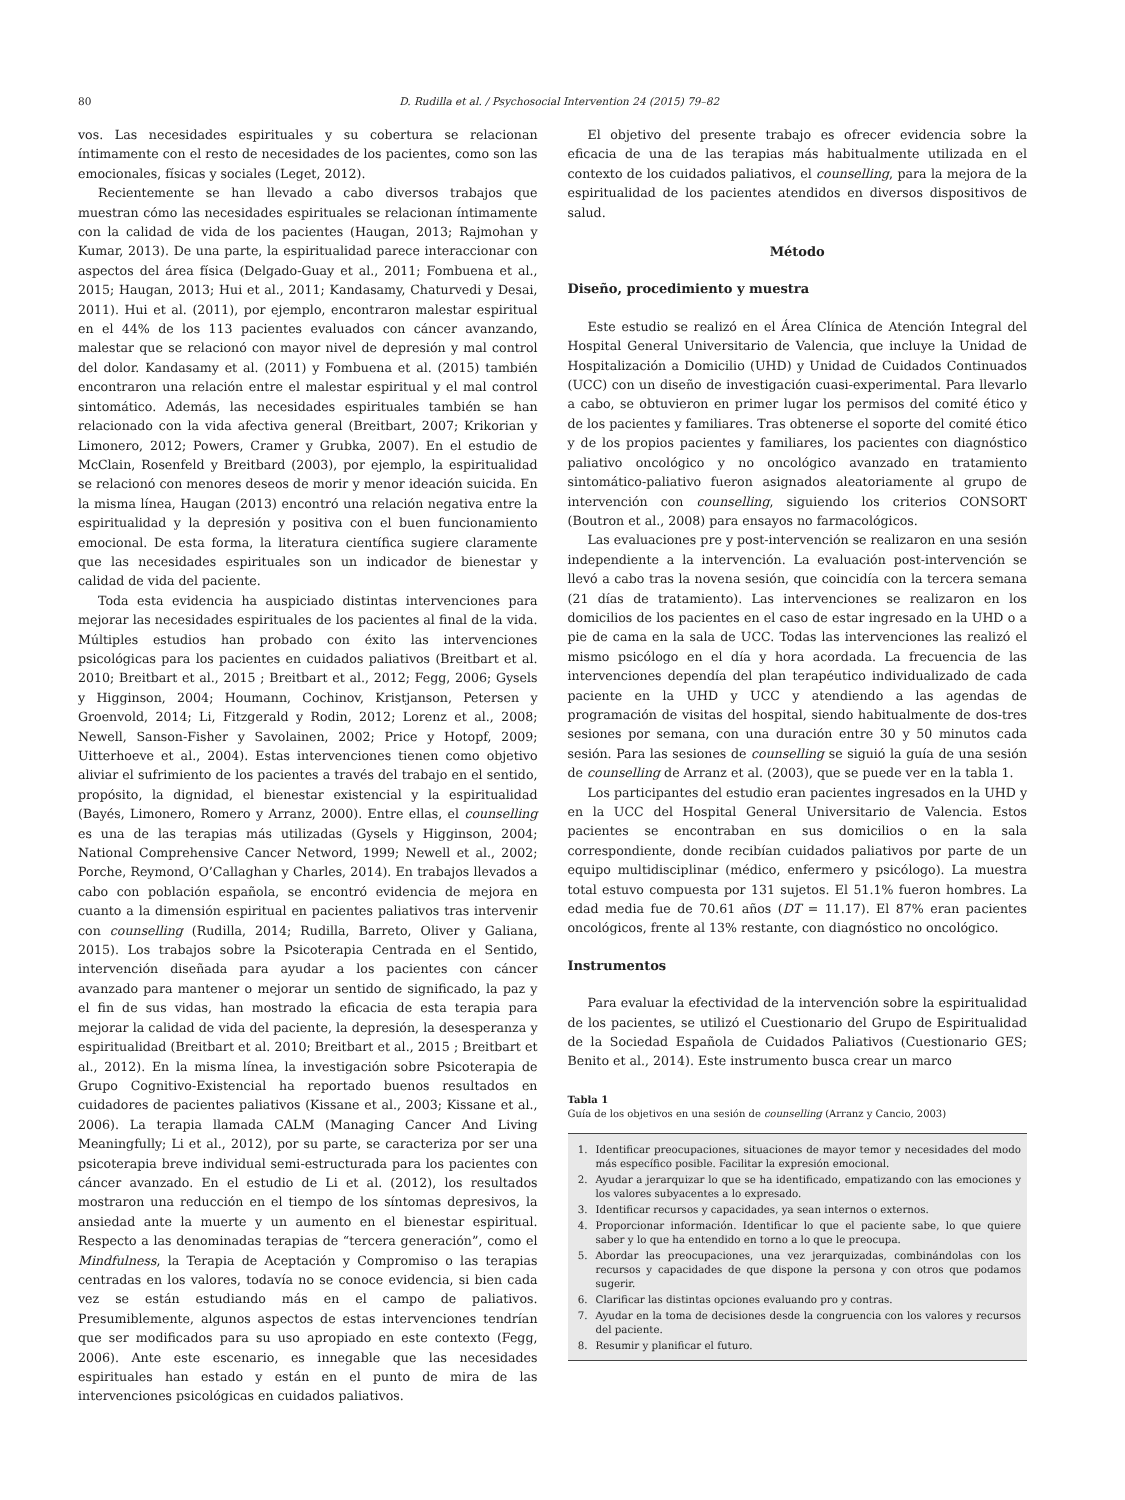80 D. Rudilla et al. / Psychosocial Intervention 24 (2015) 79–82
vos. Las necesidades espirituales y su cobertura se relacionan íntimamente con el resto de necesidades de los pacientes, como son las emocionales, físicas y sociales (Leget, 2012).
Recientemente se han llevado a cabo diversos trabajos que muestran cómo las necesidades espirituales se relacionan íntimamente con la calidad de vida de los pacientes (Haugan, 2013; Rajmohan y Kumar, 2013). De una parte, la espiritualidad parece interaccionar con aspectos del área física (Delgado-Guay et al., 2011; Fombuena et al., 2015; Haugan, 2013; Hui et al., 2011; Kandasamy, Chaturvedi y Desai, 2011). Hui et al. (2011), por ejemplo, encontraron malestar espiritual en el 44% de los 113 pacientes evaluados con cáncer avanzando, malestar que se relacionó con mayor nivel de depresión y mal control del dolor. Kandasamy et al. (2011) y Fombuena et al. (2015) también encontraron una relación entre el malestar espiritual y el mal control sintomático. Además, las necesidades espirituales también se han relacionado con la vida afectiva general (Breitbart, 2007; Krikorian y Limonero, 2012; Powers, Cramer y Grubka, 2007). En el estudio de McClain, Rosenfeld y Breitbard (2003), por ejemplo, la espiritualidad se relacionó con menores deseos de morir y menor ideación suicida. En la misma línea, Haugan (2013) encontró una relación negativa entre la espiritualidad y la depresión y positiva con el buen funcionamiento emocional. De esta forma, la literatura científica sugiere claramente que las necesidades espirituales son un indicador de bienestar y calidad de vida del paciente.
Toda esta evidencia ha auspiciado distintas intervenciones para mejorar las necesidades espirituales de los pacientes al final de la vida. Múltiples estudios han probado con éxito las intervenciones psicológicas para los pacientes en cuidados paliativos (Breitbart et al. 2010; Breitbart et al., 2015 ; Breitbart et al., 2012; Fegg, 2006; Gysels y Higginson, 2004; Houmann, Cochinov, Kristjanson, Petersen y Groenvold, 2014; Li, Fitzgerald y Rodin, 2012; Lorenz et al., 2008; Newell, Sanson-Fisher y Savolainen, 2002; Price y Hotopf, 2009; Uitterhoeve et al., 2004). Estas intervenciones tienen como objetivo aliviar el sufrimiento de los pacientes a través del trabajo en el sentido, propósito, la dignidad, el bienestar existencial y la espiritualidad (Bayés, Limonero, Romero y Arranz, 2000). Entre ellas, el counselling es una de las terapias más utilizadas (Gysels y Higginson, 2004; National Comprehensive Cancer Netword, 1999; Newell et al., 2002; Porche, Reymond, O’Callaghan y Charles, 2014). En trabajos llevados a cabo con población española, se encontró evidencia de mejora en cuanto a la dimensión espiritual en pacientes paliativos tras intervenir con counselling (Rudilla, 2014; Rudilla, Barreto, Oliver y Galiana, 2015). Los trabajos sobre la Psicoterapia Centrada en el Sentido, intervención diseñada para ayudar a los pacientes con cáncer avanzado para mantener o mejorar un sentido de significado, la paz y el fin de sus vidas, han mostrado la eficacia de esta terapia para mejorar la calidad de vida del paciente, la depresión, la desesperanza y espiritualidad (Breitbart et al. 2010; Breitbart et al., 2015 ; Breitbart et al., 2012). En la misma línea, la investigación sobre Psicoterapia de Grupo Cognitivo-Existencial ha reportado buenos resultados en cuidadores de pacientes paliativos (Kissane et al., 2003; Kissane et al., 2006). La terapia llamada CALM (Managing Cancer And Living Meaningfully; Li et al., 2012), por su parte, se caracteriza por ser una psicoterapia breve individual semi-estructurada para los pacientes con cáncer avanzado. En el estudio de Li et al. (2012), los resultados mostraron una reducción en el tiempo de los síntomas depresivos, la ansiedad ante la muerte y un aumento en el bienestar espiritual. Respecto a las denominadas terapias de “tercera generación”, como el Mindfulness, la Terapia de Aceptación y Compromiso o las terapias centradas en los valores, todavía no se conoce evidencia, si bien cada vez se están estudiando más en el campo de paliativos. Presumiblemente, algunos aspectos de estas intervenciones tendrían que ser modificados para su uso apropiado en este contexto (Fegg, 2006). Ante este escenario, es innegable que las necesidades espirituales han estado y están en el punto de mira de las intervenciones psicológicas en cuidados paliativos.
El objetivo del presente trabajo es ofrecer evidencia sobre la eficacia de una de las terapias más habitualmente utilizada en el contexto de los cuidados paliativos, el counselling, para la mejora de la espiritualidad de los pacientes atendidos en diversos dispositivos de salud.
Método
Diseño, procedimiento y muestra
Este estudio se realizó en el Área Clínica de Atención Integral del Hospital General Universitario de Valencia, que incluye la Unidad de Hospitalización a Domicilio (UHD) y Unidad de Cuidados Continuados (UCC) con un diseño de investigación cuasi-experimental. Para llevarlo a cabo, se obtuvieron en primer lugar los permisos del comité ético y de los pacientes y familiares. Tras obtenerse el soporte del comité ético y de los propios pacientes y familiares, los pacientes con diagnóstico paliativo oncológico y no oncológico avanzado en tratamiento sintomático-paliativo fueron asignados aleatoriamente al grupo de intervención con counselling, siguiendo los criterios CONSORT (Boutron et al., 2008) para ensayos no farmacológicos.
Las evaluaciones pre y post-intervención se realizaron en una sesión independiente a la intervención. La evaluación post-intervención se llevó a cabo tras la novena sesión, que coincidía con la tercera semana (21 días de tratamiento). Las intervenciones se realizaron en los domicilios de los pacientes en el caso de estar ingresado en la UHD o a pie de cama en la sala de UCC. Todas las intervenciones las realizó el mismo psicólogo en el día y hora acordada. La frecuencia de las intervenciones dependía del plan terapéutico individualizado de cada paciente en la UHD y UCC y atendiendo a las agendas de programación de visitas del hospital, siendo habitualmente de dos-tres sesiones por semana, con una duración entre 30 y 50 minutos cada sesión. Para las sesiones de counselling se siguió la guía de una sesión de counselling de Arranz et al. (2003), que se puede ver en la tabla 1.
Los participantes del estudio eran pacientes ingresados en la UHD y en la UCC del Hospital General Universitario de Valencia. Estos pacientes se encontraban en sus domicilios o en la sala correspondiente, donde recibían cuidados paliativos por parte de un equipo multidisciplinar (médico, enfermero y psicólogo). La muestra total estuvo compuesta por 131 sujetos. El 51.1% fueron hombres. La edad media fue de 70.61 años (DT = 11.17). El 87% eran pacientes oncológicos, frente al 13% restante, con diagnóstico no oncológico.
Instrumentos
Para evaluar la efectividad de la intervención sobre la espiritualidad de los pacientes, se utilizó el Cuestionario del Grupo de Espiritualidad de la Sociedad Española de Cuidados Paliativos (Cuestionario GES; Benito et al., 2014). Este instrumento busca crear un marco
Tabla 1
Guía de los objetivos en una sesión de counselling (Arranz y Cancio, 2003)
| 1. | Identificar preocupaciones, situaciones de mayor temor y necesidades del modo más específico posible. Facilitar la expresión emocional. |
| 2. | Ayudar a jerarquizar lo que se ha identificado, empatizando con las emociones y los valores subyacentes a lo expresado. |
| 3. | Identificar recursos y capacidades, ya sean internos o externos. |
| 4. | Proporcionar información. Identificar lo que el paciente sabe, lo que quiere saber y lo que ha entendido en torno a lo que le preocupa. |
| 5. | Abordar las preocupaciones, una vez jerarquizadas, combinándolas con los recursos y capacidades de que dispone la persona y con otros que podamos sugerir. |
| 6. | Clarificar las distintas opciones evaluando pro y contras. |
| 7. | Ayudar en la toma de decisiones desde la congruencia con los valores y recursos del paciente. |
| 8. | Resumir y planificar el futuro. |